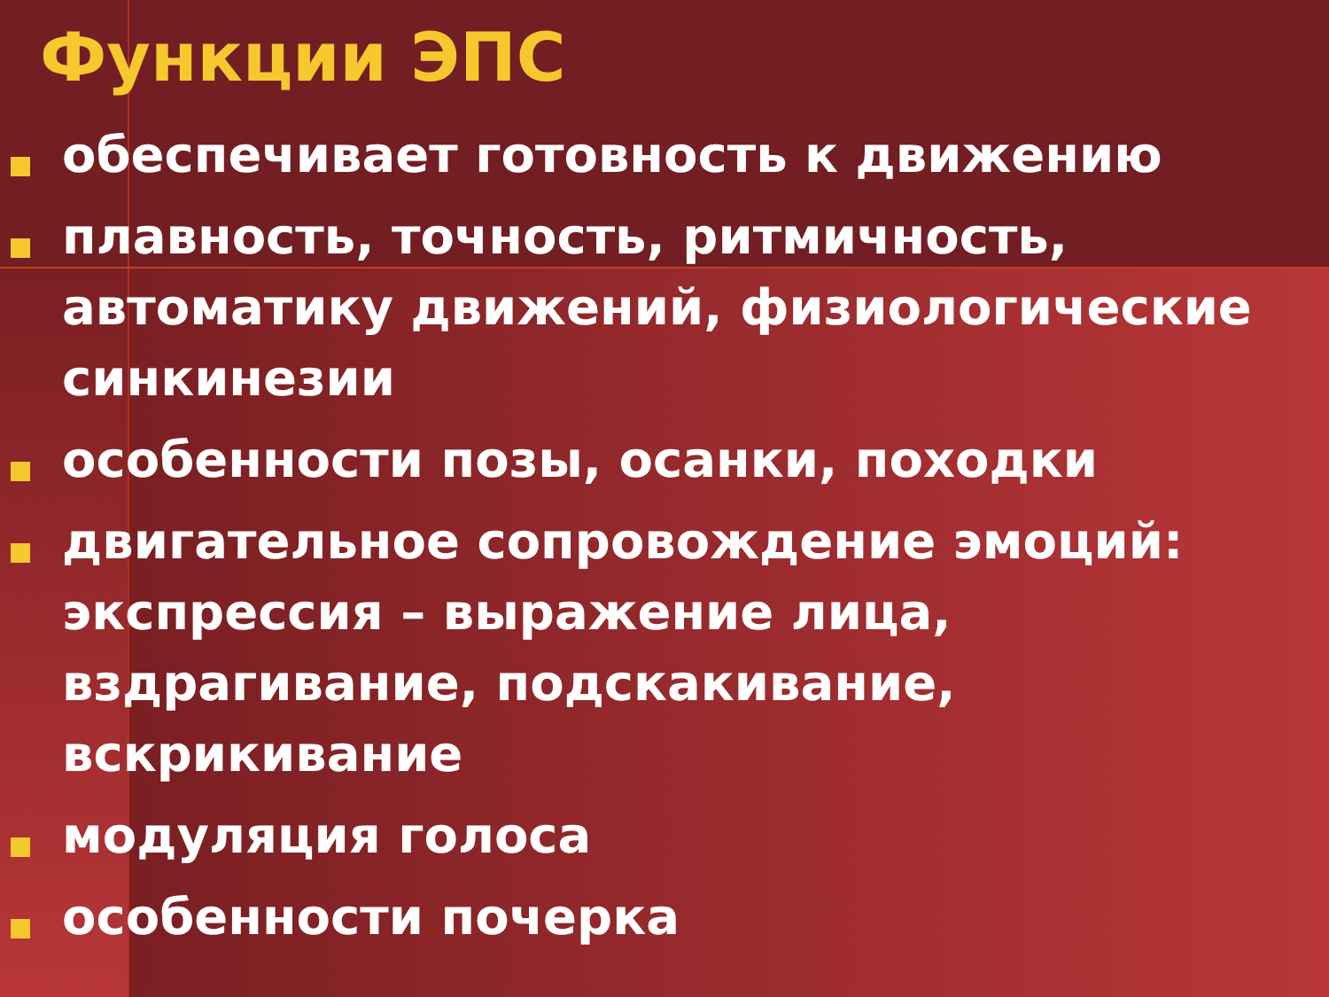Функции ЭПС
обеспечивает готовность к движению
плавность, точность, ритмичность, автоматику движений, физиологические синкинезии
особенности позы, осанки, походки
двигательное сопровождение эмоций: экспрессия – выражение лица, вздрагивание, подскакивание, вскрикивание
модуляция голоса
особенности почерка